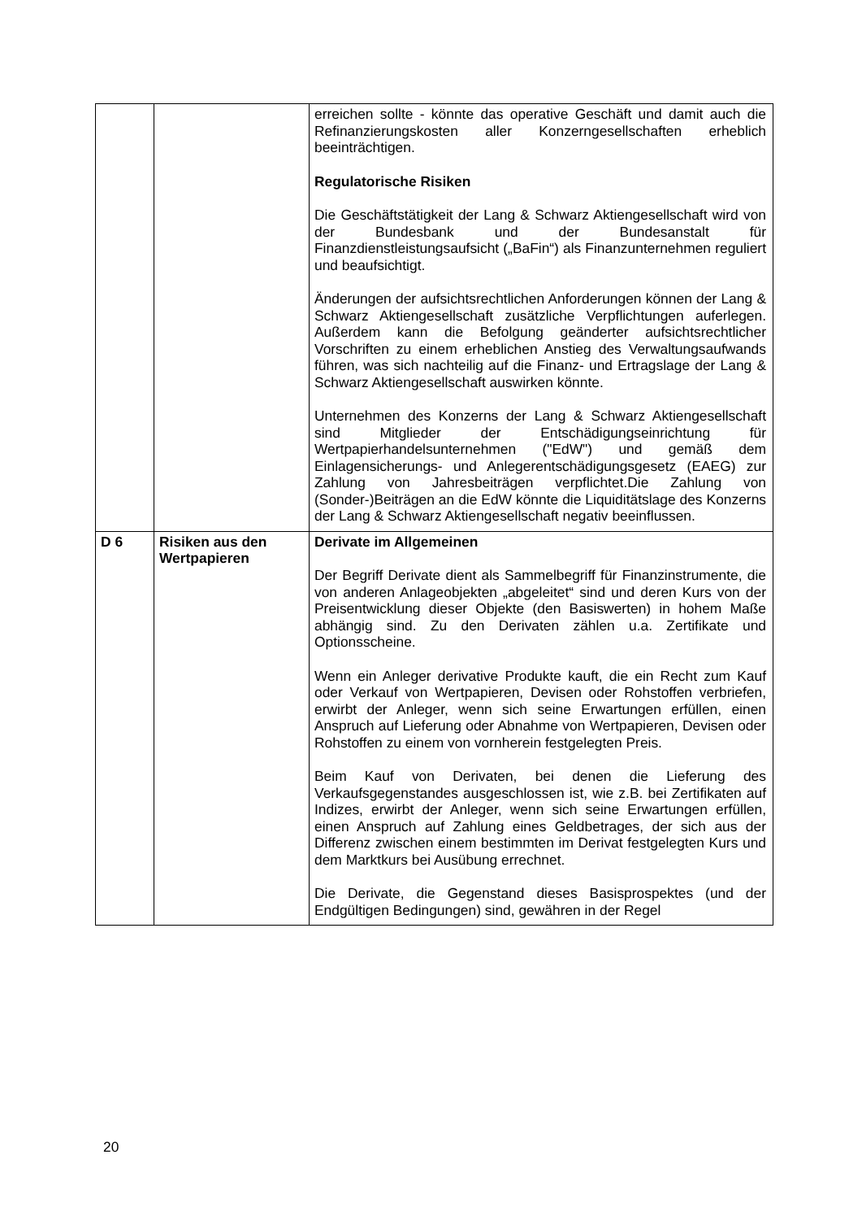| | | erreichen sollte - könnte das operative Geschäft und damit auch die Refinanzierungskosten aller Konzerngesellschaften erheblich beeinträchtigen. Regulatorische Risiken Die Geschäftstätigkeit der Lang & Schwarz Aktiengesellschaft wird von der Bundesbank und der Bundesanstalt für Finanzdienstleistungsaufsicht („BaFin“) als Finanzunternehmen reguliert und beaufsichtigt. Änderungen der aufsichtsrechtlichen Anforderungen können der Lang & Schwarz Aktiengesellschaft zusätzliche Verpflichtungen auferlegen. Außerdem kann die Befolgung geänderter aufsichtsrechtlicher Vorschriften zu einem erheblichen Anstieg des Verwaltungsaufwands führen, was sich nachteilig auf die Finanz- und Ertragslage der Lang & Schwarz Aktiengesellschaft auswirken könnte. Unternehmen des Konzerns der Lang & Schwarz Aktiengesellschaft sind Mitglieder der Entschädigungseinrichtung für Wertpapierhandelsunternehmen ("EdW") und gemäß dem Einlagensicherungs- und Anlegerentschädigungsgesetz (EAEG) zur Zahlung von Jahresbeiträgen verpflichtet.Die Zahlung von (Sonder-)Beiträgen an die EdW könnte die Liquiditätslage des Konzerns der Lang & Schwarz Aktiengesellschaft negativ beeinflussen. |
| D 6 | Risiken aus den Wertpapieren | Derivate im Allgemeinen Der Begriff Derivate dient als Sammelbegriff für Finanzinstrumente, die von anderen Anlageobjekten „abgeleitet“ sind und deren Kurs von der Preisentwicklung dieser Objekte (den Basiswerten) in hohem Maße abhängig sind. Zu den Derivaten zählen u.a. Zertifikate und Optionsscheine. Wenn ein Anleger derivative Produkte kauft, die ein Recht zum Kauf oder Verkauf von Wertpapieren, Devisen oder Rohstoffen verbriefen, erwirbt der Anleger, wenn sich seine Erwartungen erfüllen, einen Anspruch auf Lieferung oder Abnahme von Wertpapieren, Devisen oder Rohstoffen zu einem von vornherein festgelegten Preis. Beim Kauf von Derivaten, bei denen die Lieferung des Verkaufsgegenstandes ausgeschlossen ist, wie z.B. bei Zertifikaten auf Indizes, erwirbt der Anleger, wenn sich seine Erwartungen erfüllen, einen Anspruch auf Zahlung eines Geldbetrages, der sich aus der Differenz zwischen einem bestimmten im Derivat festgelegten Kurs und dem Marktkurs bei Ausübung errechnet. Die Derivate, die Gegenstand dieses Basisprospektes (und der Endgültigen Bedingungen) sind, gewähren in der Regel |
20